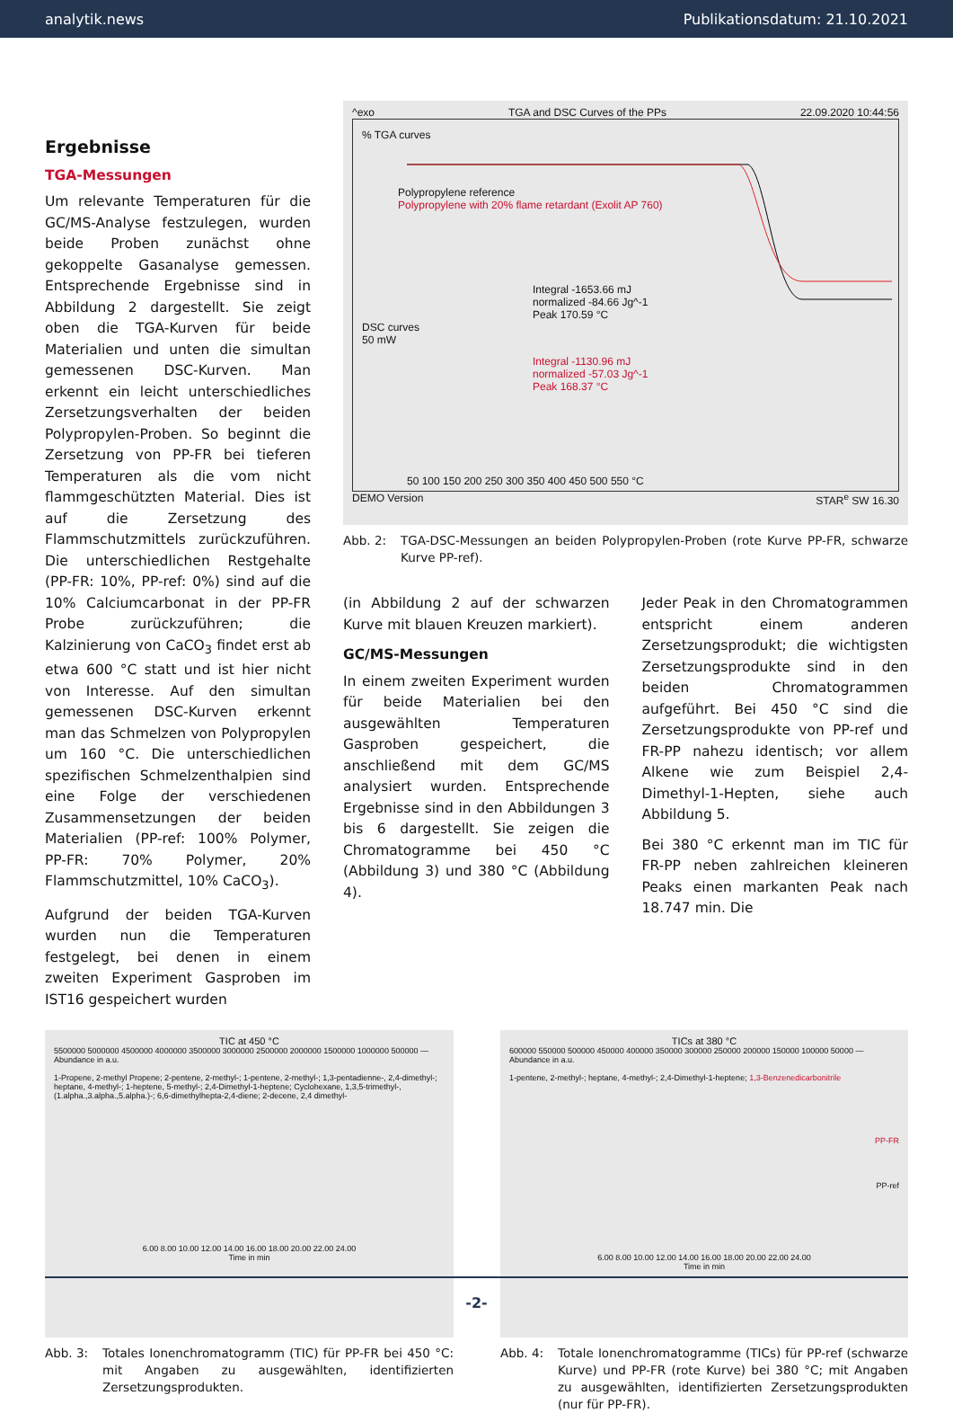analytik.news Publikationsdatum: 21.10.2021
Ergebnisse
TGA-Messungen
Um relevante Temperaturen für die GC/MS-Analyse festzulegen, wurden beide Proben zunächst ohne gekoppelte Gasanalyse gemessen. Entsprechende Ergebnisse sind in Abbildung 2 dargestellt. Sie zeigt oben die TGA-Kurven für beide Materialien und unten die simultan gemessenen DSC-Kurven. Man erkennt ein leicht unterschiedliches Zersetzungsverhalten der beiden Polypropylen-Proben. So beginnt die Zersetzung von PP-FR bei tieferen Temperaturen als die vom nicht flammgeschützten Material. Dies ist auf die Zersetzung des Flammschutzmittels zurückzuführen. Die unterschiedlichen Restgehalte (PP-FR: 10%, PP-ref: 0%) sind auf die 10% Calciumcarbonat in der PP-FR Probe zurückzuführen; die Kalzinierung von CaCO<sub>3</sub> findet erst ab etwa 600 °C statt und ist hier nicht von Interesse. Auf den simultan gemessenen DSC-Kurven erkennt man das Schmelzen von Polypropylen um 160 °C. Die unterschiedlichen spezifischen Schmelzenthalpien sind eine Folge der verschiedenen Zusammensetzungen der beiden Materialien (PP-ref: 100% Polymer, PP-FR: 70% Polymer, 20% Flammschutzmittel, 10% CaCO<sub>3</sub>).
Aufgrund der beiden TGA-Kurven wurden nun die Temperaturen festgelegt, bei denen in einem zweiten Experiment Gasproben im IST16 gespeichert wurden
^exo TGA and DSC Curves of the PPs 22.09.2020 10:44:56
% TGA curves
Polypropylene reference
Polypropylene with 20% flame retardant (Exolit AP 760)
Integral -1653.66 mJ
normalized -84.66 Jg^-1
Peak 170.59 °C
DSC curves
50 mW
Integral -1130.96 mJ
normalized -57.03 Jg^-1
Peak 168.37 °C
50 100 150 200 250 300 350 400 450 500 550 °C
DEMO Version STAR<sup>e</sup> SW 16.30
Abb. 2: TGA-DSC-Messungen an beiden Polypropylen-Proben (rote Kurve PP-FR, schwarze Kurve PP-ref).
(in Abbildung 2 auf der schwarzen Kurve mit blauen Kreuzen markiert).
GC/MS-Messungen
In einem zweiten Experiment wurden für beide Materialien bei den ausgewählten Temperaturen Gasproben gespeichert, die anschließend mit dem GC/MS analysiert wurden. Entsprechende Ergebnisse sind in den Abbildungen 3 bis 6 dargestellt. Sie zeigen die Chromatogramme bei 450 °C (Abbildung 3) und 380 °C (Abbildung 4).
Jeder Peak in den Chromatogrammen entspricht einem anderen Zersetzungsprodukt; die wichtigsten Zersetzungsprodukte sind in den beiden Chromatogrammen aufgeführt. Bei 450 °C sind die Zersetzungsprodukte von PP-ref und FR-PP nahezu identisch; vor allem Alkene wie zum Beispiel 2,4-Dimethyl-1-Hepten, siehe auch Abbildung 5.
Bei 380 °C erkennt man im TIC für FR-PP neben zahlreichen kleineren Peaks einen markanten Peak nach 18.747 min. Die
TIC at 450 °C
5500000 5000000 4500000 4000000 3500000 3000000 2500000 2000000 1500000 1000000 500000 — Abundance in a.u.
1-Propene, 2-methyl Propene; 2-pentene, 2-methyl-; 1-pentene, 2-methyl-; 1,3-pentadienne-, 2,4-dimethyl-; heptane, 4-methyl-; 1-heptene, 5-methyl-; 2,4-Dimethyl-1-heptene; Cyclohexane, 1,3,5-trimethyl-, (1.alpha.,3.alpha.,5.alpha.)-; 6,6-dimethylhepta-2,4-diene; 2-decene, 2,4 dimethyl-
6.00 8.00 10.00 12.00 14.00 16.00 18.00 20.00 22.00 24.00
Time in min
Abb. 3: Totales Ionenchromatogramm (TIC) für PP-FR bei 450 °C: mit Angaben zu ausgewählten, identifizierten Zersetzungsprodukten.
TICs at 380 °C
600000 550000 500000 450000 400000 350000 300000 250000 200000 150000 100000 50000 — Abundance in a.u.
1-pentene, 2-methyl-; heptane, 4-methyl-; 2,4-Dimethyl-1-heptene; 1,3-Benzenedicarbonitrile
PP-FR
PP-ref
6.00 8.00 10.00 12.00 14.00 16.00 18.00 20.00 22.00 24.00
Time in min
Abb. 4: Totale Ionenchromatogramme (TICs) für PP-ref (schwarze Kurve) und PP-FR (rote Kurve) bei 380 °C; mit Angaben zu ausgewählten, identifizierten Zersetzungsprodukten (nur für PP-FR).
-2-